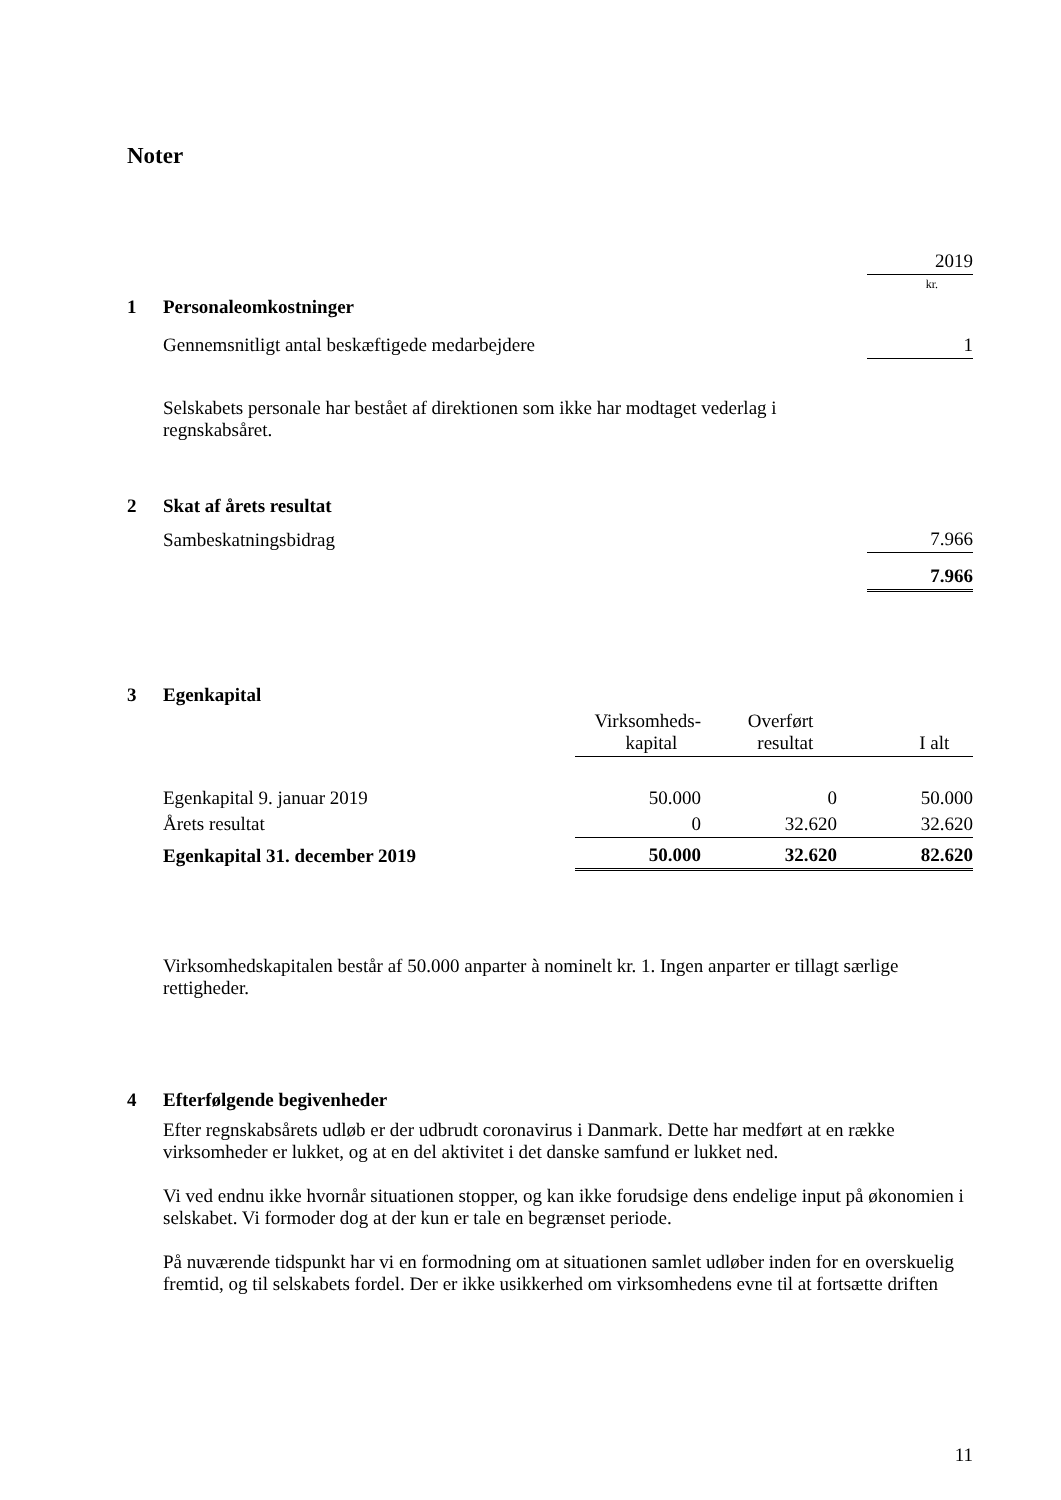Noter
| | | 2019 |
| | | kr. |
| 1 | Personaleomkostninger | |
| | Gennemsnitligt antal beskæftigede medarbejdere | 1 |
Selskabets personale har bestået af direktionen som ikke har modtaget vederlag i regnskabsåret.
| 2 | Skat af årets resultat | |
| | Sambeskatningsbidrag | 7.966 |
| | | 7.966 |
| 3 | Egenkapital | | | |
| | | Virksomheds- kapital | Overført resultat | I alt |
| | Egenkapital 9. januar 2019 | 50.000 | 0 | 50.000 |
| | Årets resultat | 0 | 32.620 | 32.620 |
| | Egenkapital 31. december 2019 | 50.000 | 32.620 | 82.620 |
Virksomhedskapitalen består af 50.000 anparter à nominelt kr. 1. Ingen anparter er tillagt særlige rettigheder.
| 4 | Efterfølgende begivenheder |
Efter regnskabsårets udløb er der udbrudt coronavirus i Danmark. Dette har medført at en række virksomheder er lukket, og at en del aktivitet i det danske samfund er lukket ned.
Vi ved endnu ikke hvornår situationen stopper, og kan ikke forudsige dens endelige input på økonomien i selskabet. Vi formoder dog at der kun er tale en begrænset periode.
På nuværende tidspunkt har vi en formodning om at situationen samlet udløber inden for en overskuelig fremtid, og til selskabets fordel. Der er ikke usikkerhed om virksomhedens evne til at fortsætte driften
11